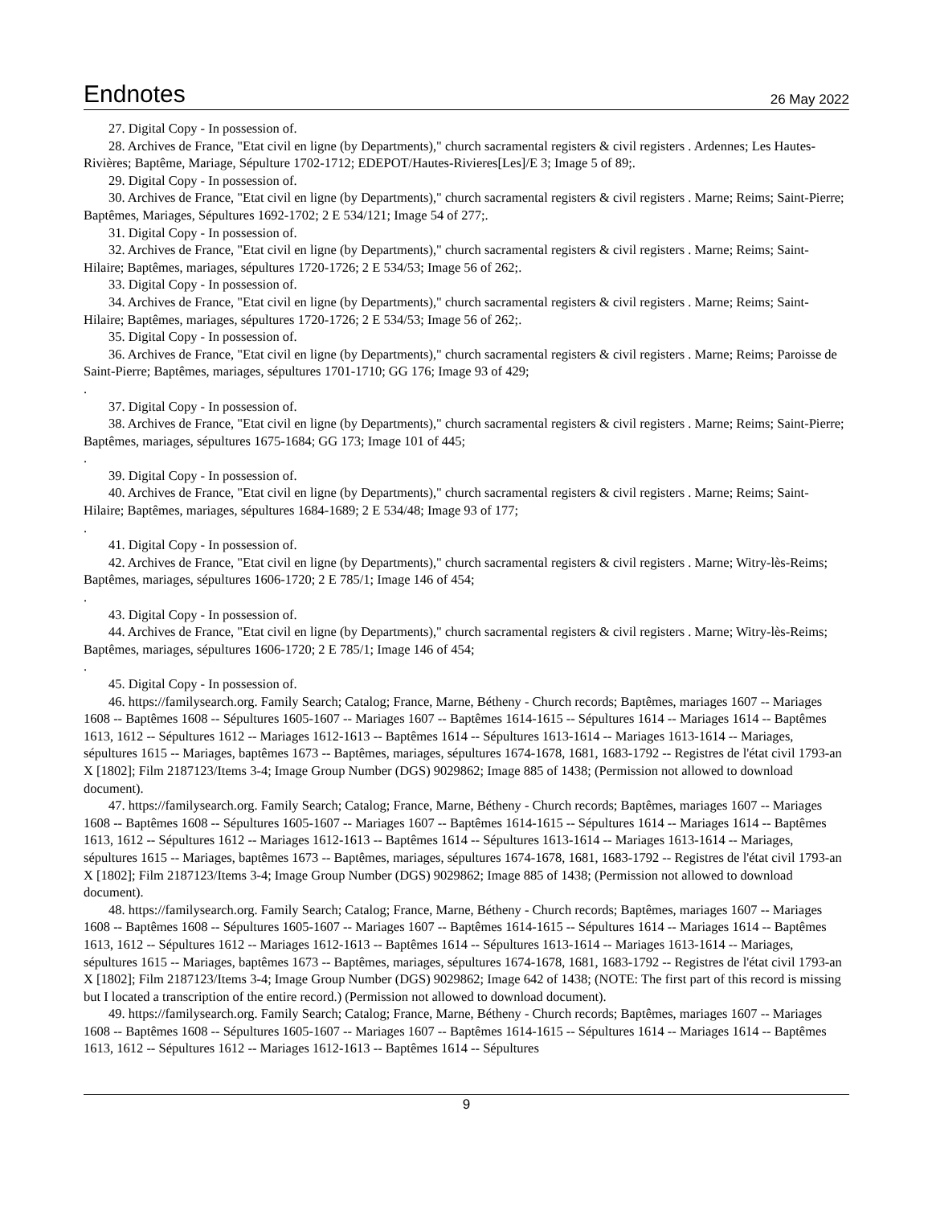Endnotes
26 May 2022
27. Digital Copy - In possession of.
28. Archives de France, "Etat civil en ligne (by Departments)," church sacramental registers & civil registers . Ardennes; Les Hautes-Rivières; Baptême, Mariage, Sépulture 1702-1712; EDEPOT/Hautes-Rivieres[Les]/E 3; Image 5 of 89;.
29. Digital Copy - In possession of.
30. Archives de France, "Etat civil en ligne (by Departments)," church sacramental registers & civil registers . Marne; Reims; Saint-Pierre; Baptêmes, Mariages, Sépultures 1692-1702; 2 E 534/121; Image 54 of 277;.
31. Digital Copy - In possession of.
32. Archives de France, "Etat civil en ligne (by Departments)," church sacramental registers & civil registers . Marne; Reims; Saint-Hilaire; Baptêmes, mariages, sépultures 1720-1726; 2 E 534/53; Image 56 of 262;.
33. Digital Copy - In possession of.
34. Archives de France, "Etat civil en ligne (by Departments)," church sacramental registers & civil registers . Marne; Reims; Saint-Hilaire; Baptêmes, mariages, sépultures 1720-1726; 2 E 534/53; Image 56 of 262;.
35. Digital Copy - In possession of.
36. Archives de France, "Etat civil en ligne (by Departments)," church sacramental registers & civil registers . Marne; Reims; Paroisse de Saint-Pierre; Baptêmes, mariages, sépultures 1701-1710; GG 176; Image 93 of 429;
.
37. Digital Copy - In possession of.
38. Archives de France, "Etat civil en ligne (by Departments)," church sacramental registers & civil registers . Marne; Reims; Saint-Pierre; Baptêmes, mariages, sépultures 1675-1684; GG 173; Image 101 of 445;
.
39. Digital Copy - In possession of.
40. Archives de France, "Etat civil en ligne (by Departments)," church sacramental registers & civil registers . Marne; Reims; Saint-Hilaire; Baptêmes, mariages, sépultures 1684-1689; 2 E 534/48; Image 93 of 177;
.
41. Digital Copy - In possession of.
42. Archives de France, "Etat civil en ligne (by Departments)," church sacramental registers & civil registers . Marne; Witry-lès-Reims; Baptêmes, mariages, sépultures 1606-1720; 2 E 785/1; Image 146 of 454;
.
43. Digital Copy - In possession of.
44. Archives de France, "Etat civil en ligne (by Departments)," church sacramental registers & civil registers . Marne; Witry-lès-Reims; Baptêmes, mariages, sépultures 1606-1720; 2 E 785/1; Image 146 of 454;
.
45. Digital Copy - In possession of.
46. https://familysearch.org. Family Search; Catalog; France, Marne, Bétheny - Church records; Baptêmes, mariages 1607 -- Mariages 1608 -- Baptêmes 1608 -- Sépultures 1605-1607 -- Mariages 1607 -- Baptêmes 1614-1615 -- Sépultures 1614 -- Mariages 1614 -- Baptêmes 1613, 1612 -- Sépultures 1612 -- Mariages 1612-1613 -- Baptêmes 1614 -- Sépultures 1613-1614 -- Mariages 1613-1614 -- Mariages, sépultures 1615 -- Mariages, baptêmes 1673 -- Baptêmes, mariages, sépultures 1674-1678, 1681, 1683-1792 -- Registres de l'état civil 1793-an X [1802]; Film 2187123/Items 3-4; Image Group Number (DGS) 9029862; Image 885 of 1438; (Permission not allowed to download document).
47. https://familysearch.org. Family Search; Catalog; France, Marne, Bétheny - Church records; Baptêmes, mariages 1607 -- Mariages 1608 -- Baptêmes 1608 -- Sépultures 1605-1607 -- Mariages 1607 -- Baptêmes 1614-1615 -- Sépultures 1614 -- Mariages 1614 -- Baptêmes 1613, 1612 -- Sépultures 1612 -- Mariages 1612-1613 -- Baptêmes 1614 -- Sépultures 1613-1614 -- Mariages 1613-1614 -- Mariages, sépultures 1615 -- Mariages, baptêmes 1673 -- Baptêmes, mariages, sépultures 1674-1678, 1681, 1683-1792 -- Registres de l'état civil 1793-an X [1802]; Film 2187123/Items 3-4; Image Group Number (DGS) 9029862; Image 885 of 1438; (Permission not allowed to download document).
48. https://familysearch.org. Family Search; Catalog; France, Marne, Bétheny - Church records; Baptêmes, mariages 1607 -- Mariages 1608 -- Baptêmes 1608 -- Sépultures 1605-1607 -- Mariages 1607 -- Baptêmes 1614-1615 -- Sépultures 1614 -- Mariages 1614 -- Baptêmes 1613, 1612 -- Sépultures 1612 -- Mariages 1612-1613 -- Baptêmes 1614 -- Sépultures 1613-1614 -- Mariages 1613-1614 -- Mariages, sépultures 1615 -- Mariages, baptêmes 1673 -- Baptêmes, mariages, sépultures 1674-1678, 1681, 1683-1792 -- Registres de l'état civil 1793-an X [1802]; Film 2187123/Items 3-4; Image Group Number (DGS) 9029862; Image 642 of 1438; (NOTE: The first part of this record is missing but I located a transcription of the entire record.) (Permission not allowed to download document).
49. https://familysearch.org. Family Search; Catalog; France, Marne, Bétheny - Church records; Baptêmes, mariages 1607 -- Mariages 1608 -- Baptêmes 1608 -- Sépultures 1605-1607 -- Mariages 1607 -- Baptêmes 1614-1615 -- Sépultures 1614 -- Mariages 1614 -- Baptêmes 1613, 1612 -- Sépultures 1612 -- Mariages 1612-1613 -- Baptêmes 1614 -- Sépultures
9